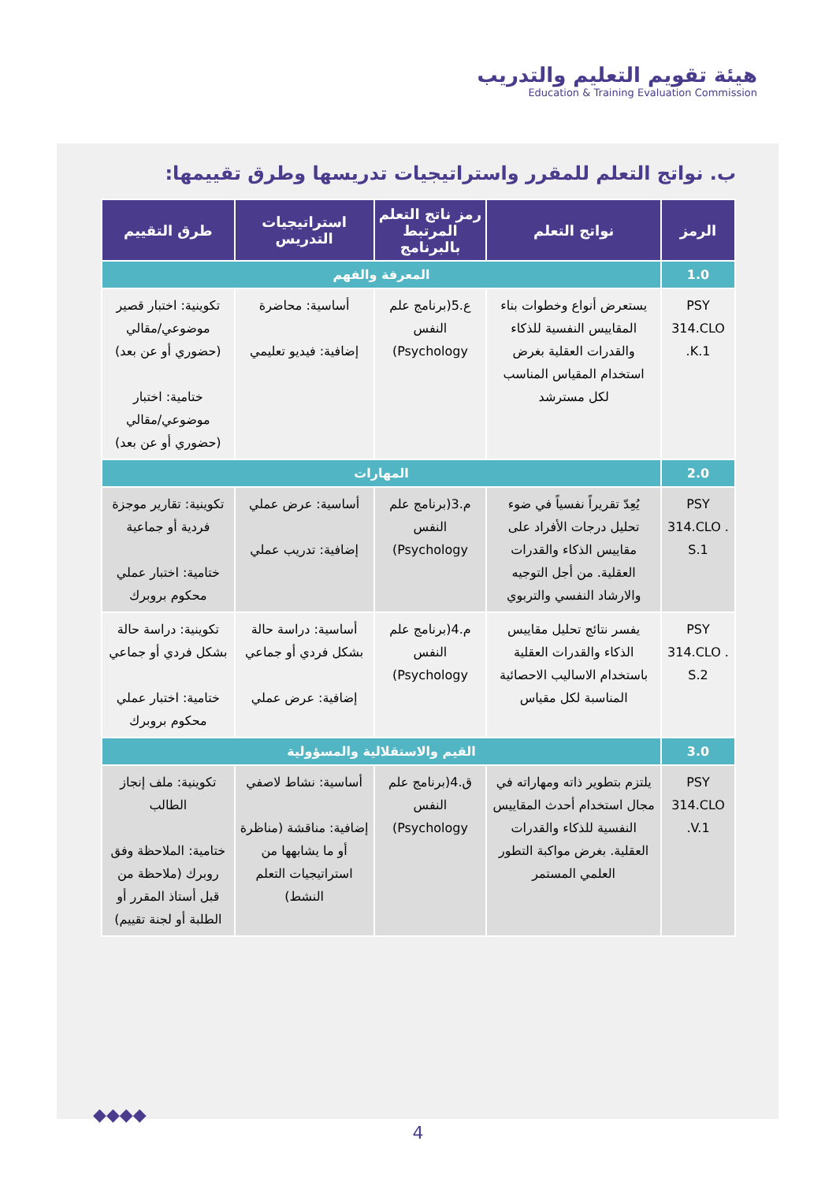هيئة تقويم التعليم والتدريب
Education & Training Evaluation Commission
ب. نواتج التعلم للمقرر واستراتيجيات تدريسها وطرق تقييمها:
| الرمز | نواتج التعلم | رمز ناتج التعلم المرتبط بالبرنامج | استراتيجيات التدريس | طرق التقييم |
| --- | --- | --- | --- | --- |
| 1.0 | المعرفة والفهم | | | |
| PSY 314.CLO .K.1 | يستعرض أنواع وخطوات بناء المقاييس النفسية للذكاء والقدرات العقلية بغرض استخدام المقياس المناسب لكل مسترشد | ع.5(برنامج علم النفس Psychology) | أساسية: محاضرة إضافية: فيديو تعليمي | تكوينية: اختبار قصير موضوعي/مقالي (حضوري أو عن بعد) ختامية: اختبار موضوعي/مقالي (حضوري أو عن بعد) |
| 2.0 | المهارات | | | |
| PSY 314.CLO . S.1 | يُعِدّ تقريراً نفسياً في ضوء تحليل درجات الأفراد على مقاييس الذكاء والقدرات العقلية. من أجل التوجيه والارشاد النفسي والتربوي | م.3(برنامج علم النفس Psychology) | أساسية: عرض عملي إضافية: تدريب عملي | تكوينية: تقارير موجزة فردية أو جماعية ختامية: اختبار عملي محكوم بروبرك |
| PSY 314.CLO . S.2 | يفسر نتائج تحليل مقاييس الذكاء والقدرات العقلية باستخدام الاساليب الاحصائية المناسبة لكل مقياس | م.4(برنامج علم النفس Psychology) | أساسية: دراسة حالة بشكل فردي أو جماعي إضافية: عرض عملي | تكوينية: دراسة حالة بشكل فردي أو جماعي ختامية: اختبار عملي محكوم بروبرك |
| 3.0 | القيم والاستقلالية والمسؤولية | | | |
| PSY 314.CLO .V.1 | يلتزم بتطوير ذاته ومهاراته في مجال استخدام أحدث المقاييس النفسية للذكاء والقدرات العقلية. بغرض مواكبة التطور العلمي المستمر | ق.4(برنامج علم النفس Psychology) | أساسية: نشاط لاصفي إضافية: مناقشة (مناظرة أو ما يشابهها من استراتيجيات التعلم النشط) | تكوينية: ملف إنجاز الطالب ختامية: الملاحظة وفق روبرك (ملاحظة من قبل أستاذ المقرر أو الطلبة أو لجنة تقييم) |
◆◆◆◆
4